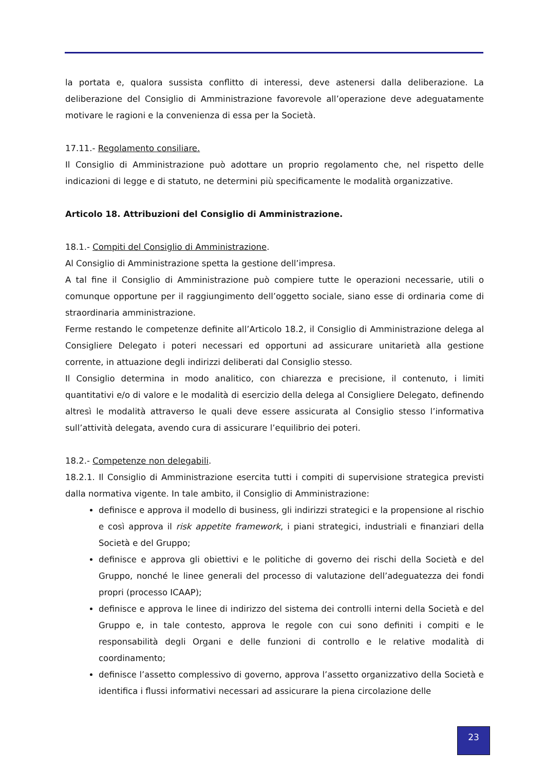la portata e, qualora sussista conflitto di interessi, deve astenersi dalla deliberazione. La deliberazione del Consiglio di Amministrazione favorevole all’operazione deve adeguatamente motivare le ragioni e la convenienza di essa per la Società.
17.11.- Regolamento consiliare.
Il Consiglio di Amministrazione può adottare un proprio regolamento che, nel rispetto delle indicazioni di legge e di statuto, ne determini più specificamente le modalità organizzative.
Articolo 18. Attribuzioni del Consiglio di Amministrazione.
18.1.- Compiti del Consiglio di Amministrazione.
Al Consiglio di Amministrazione spetta la gestione dell’impresa.
A tal fine il Consiglio di Amministrazione può compiere tutte le operazioni necessarie, utili o comunque opportune per il raggiungimento dell’oggetto sociale, siano esse di ordinaria come di straordinaria amministrazione.
Ferme restando le competenze definite all’Articolo 18.2, il Consiglio di Amministrazione delega al Consigliere Delegato i poteri necessari ed opportuni ad assicurare unitarietà alla gestione corrente, in attuazione degli indirizzi deliberati dal Consiglio stesso.
Il Consiglio determina in modo analitico, con chiarezza e precisione, il contenuto, i limiti quantitativi e/o di valore e le modalità di esercizio della delega al Consigliere Delegato, definendo altresì le modalità attraverso le quali deve essere assicurata al Consiglio stesso l’informativa sull’attività delegata, avendo cura di assicurare l’equilibrio dei poteri.
18.2.- Competenze non delegabili.
18.2.1. Il Consiglio di Amministrazione esercita tutti i compiti di supervisione strategica previsti dalla normativa vigente. In tale ambito, il Consiglio di Amministrazione:
definisce e approva il modello di business, gli indirizzi strategici e la propensione al rischio e così approva il risk appetite framework, i piani strategici, industriali e finanziari della Società e del Gruppo;
definisce e approva gli obiettivi e le politiche di governo dei rischi della Società e del Gruppo, nonché le linee generali del processo di valutazione dell’adeguatezza dei fondi propri (processo ICAAP);
definisce e approva le linee di indirizzo del sistema dei controlli interni della Società e del Gruppo e, in tale contesto, approva le regole con cui sono definiti i compiti e le responsabilità degli Organi e delle funzioni di controllo e le relative modalità di coordinamento;
definisce l’assetto complessivo di governo, approva l’assetto organizzativo della Società e identifica i flussi informativi necessari ad assicurare la piena circolazione delle
23